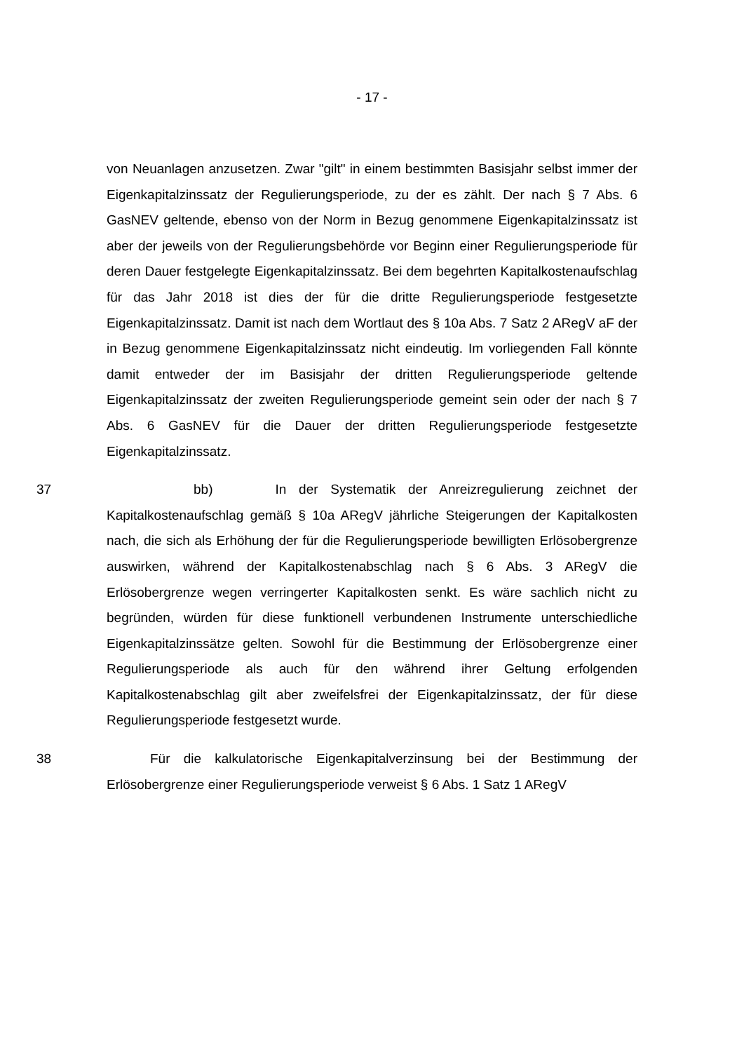- 17 -
von Neuanlagen anzusetzen. Zwar "gilt" in einem bestimmten Basisjahr selbst immer der Eigenkapitalzinssatz der Regulierungsperiode, zu der es zählt. Der nach § 7 Abs. 6 GasNEV geltende, ebenso von der Norm in Bezug genommene Eigenkapitalzinssatz ist aber der jeweils von der Regulierungsbehörde vor Beginn einer Regulierungsperiode für deren Dauer festgelegte Eigenkapitalzinssatz. Bei dem begehrten Kapitalkostenaufschlag für das Jahr 2018 ist dies der für die dritte Regulierungsperiode festgesetzte Eigenkapitalzinssatz. Damit ist nach dem Wortlaut des § 10a Abs. 7 Satz 2 ARegV aF der in Bezug genommene Eigenkapitalzinssatz nicht eindeutig. Im vorliegenden Fall könnte damit entweder der im Basisjahr der dritten Regulierungsperiode geltende Eigenkapitalzinssatz der zweiten Regulierungsperiode gemeint sein oder der nach § 7 Abs. 6 GasNEV für die Dauer der dritten Regulierungsperiode festgesetzte Eigenkapitalzinssatz.
37 bb) In der Systematik der Anreizregulierung zeichnet der Kapitalkostenaufschlag gemäß § 10a ARegV jährliche Steigerungen der Kapitalkosten nach, die sich als Erhöhung der für die Regulierungsperiode bewilligten Erlösobergrenze auswirken, während der Kapitalkostenabschlag nach § 6 Abs. 3 ARegV die Erlösobergrenze wegen verringerter Kapitalkosten senkt. Es wäre sachlich nicht zu begründen, würden für diese funktionell verbundenen Instrumente unterschiedliche Eigenkapitalzinssätze gelten. Sowohl für die Bestimmung der Erlösobergrenze einer Regulierungsperiode als auch für den während ihrer Geltung erfolgenden Kapitalkostenabschlag gilt aber zweifelsfrei der Eigenkapitalzinssatz, der für diese Regulierungsperiode festgesetzt wurde.
38 Für die kalkulatorische Eigenkapitalverzinsung bei der Bestimmung der Erlösobergrenze einer Regulierungsperiode verweist § 6 Abs. 1 Satz 1 ARegV